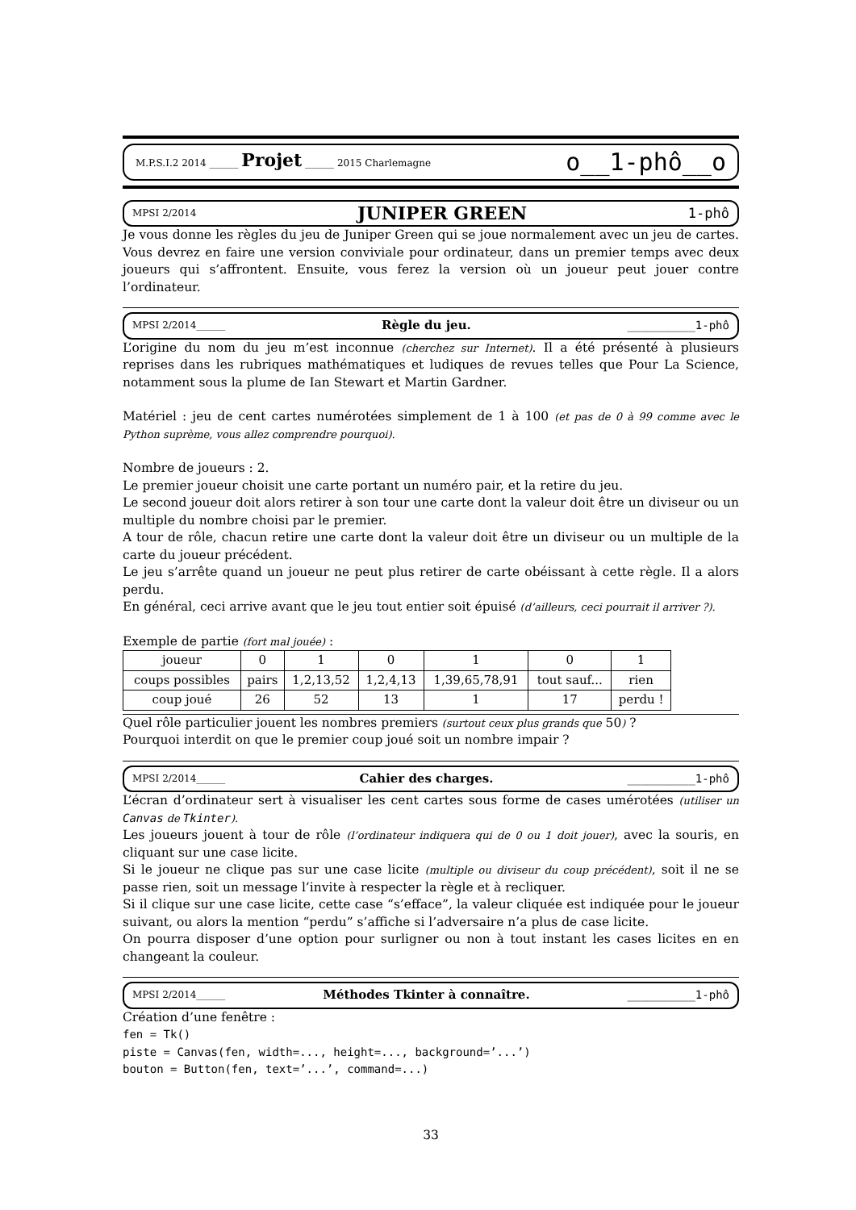M.P.S.I.2 2014 ______ Projet ______ 2015 Charlemagne o__1-phô__o
MPSI 2/2014 JUNIPER GREEN 1-phô
Je vous donne les règles du jeu de Juniper Green qui se joue normalement avec un jeu de cartes. Vous devrez en faire une version conviviale pour ordinateur, dans un premier temps avec deux joueurs qui s’affrontent. Ensuite, vous ferez la version où un joueur peut jouer contre l’ordinateur.
MPSI 2/2014______ Règle du jeu. __________1-phô
L’origine du nom du jeu m’est inconnue (cherchez sur Internet). Il a été présenté à plusieurs reprises dans les rubriques mathématiques et ludiques de revues telles que Pour La Science, notamment sous la plume de Ian Stewart et Martin Gardner.
Matériel : jeu de cent cartes numérotées simplement de 1 à 100 (et pas de 0 à 99 comme avec le Python suprème, vous allez comprendre pourquoi).
Nombre de joueurs : 2.
Le premier joueur choisit une carte portant un numéro pair, et la retire du jeu.
Le second joueur doit alors retirer à son tour une carte dont la valeur doit être un diviseur ou un multiple du nombre choisi par le premier.
A tour de rôle, chacun retire une carte dont la valeur doit être un diviseur ou un multiple de la carte du joueur précédent.
Le jeu s’arrête quand un joueur ne peut plus retirer de carte obéissant à cette règle. Il a alors perdu.
En général, ceci arrive avant que le jeu tout entier soit épuisé (d’ailleurs, ceci pourrait il arriver ?).
Exemple de partie (fort mal jouée) :
| joueur | 0 | 1 | 0 | 1 | 0 | 1 |
| coups possibles | pairs | 1,2,13,52 | 1,2,4,13 | 1,39,65,78,91 | tout sauf... | rien |
| coup joué | 26 | 52 | 13 | 1 | 17 | perdu ! |
Quel rôle particulier jouent les nombres premiers (surtout ceux plus grands que 50) ?
Pourquoi interdit on que le premier coup joué soit un nombre impair ?
MPSI 2/2014______ Cahier des charges. __________1-phô
L’écran d’ordinateur sert à visualiser les cent cartes sous forme de cases umérotées (utiliser un Canvas de Tkinter).
Les joueurs jouent à tour de rôle (l’ordinateur indiquera qui de 0 ou 1 doit jouer), avec la souris, en cliquant sur une case licite.
Si le joueur ne clique pas sur une case licite (multiple ou diviseur du coup précédent), soit il ne se passe rien, soit un message l’invite à respecter la règle et à recliquer.
Si il clique sur une case licite, cette case “s’efface”, la valeur cliquée est indiquée pour le joueur suivant, ou alors la mention “perdu” s’affiche si l’adversaire n’a plus de case licite.
On pourra disposer d’une option pour surligner ou non à tout instant les cases licites en en changeant la couleur.
MPSI 2/2014______ Méthodes Tkinter à connaître. __________1-phô
Création d’une fenêtre :
fen = Tk()
piste = Canvas(fen, width=..., height=..., background=’...’)
bouton = Button(fen, text=’...’, command=...)
33